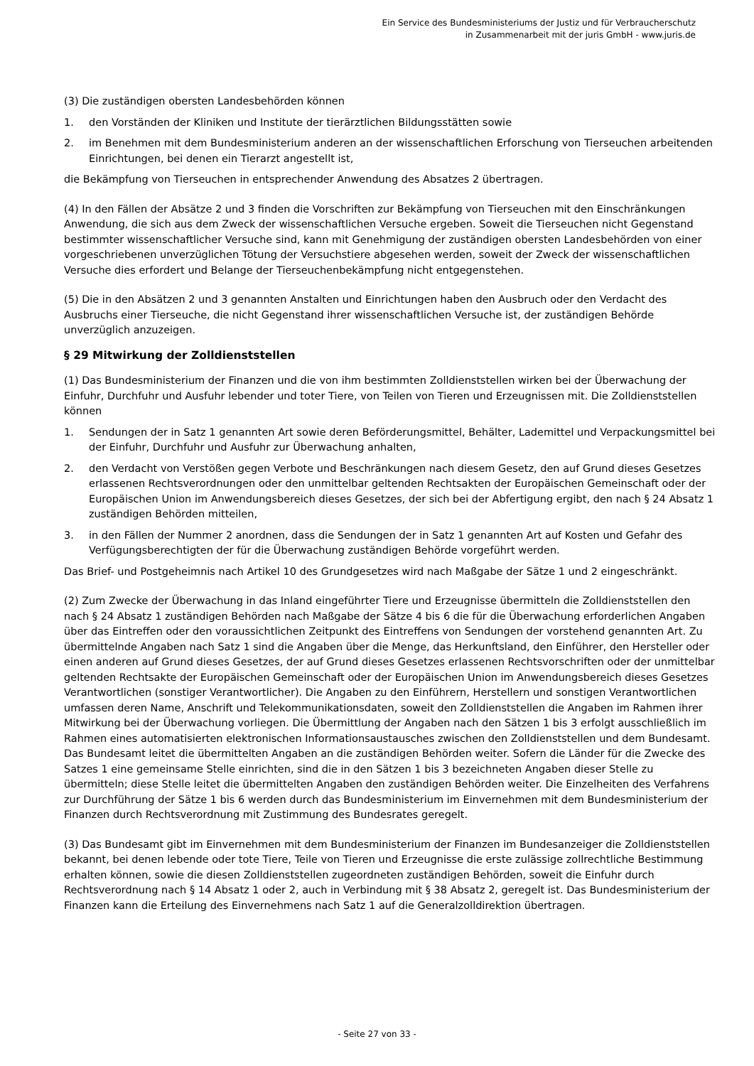Ein Service des Bundesministeriums der Justiz und für Verbraucherschutz
in Zusammenarbeit mit der juris GmbH - www.juris.de
(3) Die zuständigen obersten Landesbehörden können
1. den Vorständen der Kliniken und Institute der tierärztlichen Bildungsstätten sowie
2. im Benehmen mit dem Bundesministerium anderen an der wissenschaftlichen Erforschung von Tierseuchen arbeitenden Einrichtungen, bei denen ein Tierarzt angestellt ist,
die Bekämpfung von Tierseuchen in entsprechender Anwendung des Absatzes 2 übertragen.
(4) In den Fällen der Absätze 2 und 3 finden die Vorschriften zur Bekämpfung von Tierseuchen mit den Einschränkungen Anwendung, die sich aus dem Zweck der wissenschaftlichen Versuche ergeben. Soweit die Tierseuchen nicht Gegenstand bestimmter wissenschaftlicher Versuche sind, kann mit Genehmigung der zuständigen obersten Landesbehörden von einer vorgeschriebenen unverzüglichen Tötung der Versuchstiere abgesehen werden, soweit der Zweck der wissenschaftlichen Versuche dies erfordert und Belange der Tierseuchenbekämpfung nicht entgegenstehen.
(5) Die in den Absätzen 2 und 3 genannten Anstalten und Einrichtungen haben den Ausbruch oder den Verdacht des Ausbruchs einer Tierseuche, die nicht Gegenstand ihrer wissenschaftlichen Versuche ist, der zuständigen Behörde unverzüglich anzuzeigen.
§ 29 Mitwirkung der Zolldienststellen
(1) Das Bundesministerium der Finanzen und die von ihm bestimmten Zolldienststellen wirken bei der Überwachung der Einfuhr, Durchfuhr und Ausfuhr lebender und toter Tiere, von Teilen von Tieren und Erzeugnissen mit. Die Zolldienststellen können
1. Sendungen der in Satz 1 genannten Art sowie deren Beförderungsmittel, Behälter, Lademittel und Verpackungsmittel bei der Einfuhr, Durchfuhr und Ausfuhr zur Überwachung anhalten,
2. den Verdacht von Verstößen gegen Verbote und Beschränkungen nach diesem Gesetz, den auf Grund dieses Gesetzes erlassenen Rechtsverordnungen oder den unmittelbar geltenden Rechtsakten der Europäischen Gemeinschaft oder der Europäischen Union im Anwendungsbereich dieses Gesetzes, der sich bei der Abfertigung ergibt, den nach § 24 Absatz 1 zuständigen Behörden mitteilen,
3. in den Fällen der Nummer 2 anordnen, dass die Sendungen der in Satz 1 genannten Art auf Kosten und Gefahr des Verfügungsberechtigten der für die Überwachung zuständigen Behörde vorgeführt werden.
Das Brief- und Postgeheimnis nach Artikel 10 des Grundgesetzes wird nach Maßgabe der Sätze 1 und 2 eingeschränkt.
(2) Zum Zwecke der Überwachung in das Inland eingeführter Tiere und Erzeugnisse übermitteln die Zolldienststellen den nach § 24 Absatz 1 zuständigen Behörden nach Maßgabe der Sätze 4 bis 6 die für die Überwachung erforderlichen Angaben über das Eintreffen oder den voraussichtlichen Zeitpunkt des Eintreffens von Sendungen der vorstehend genannten Art. Zu übermittelnde Angaben nach Satz 1 sind die Angaben über die Menge, das Herkunftsland, den Einführer, den Hersteller oder einen anderen auf Grund dieses Gesetzes, der auf Grund dieses Gesetzes erlassenen Rechtsvorschriften oder der unmittelbar geltenden Rechtsakte der Europäischen Gemeinschaft oder der Europäischen Union im Anwendungsbereich dieses Gesetzes Verantwortlichen (sonstiger Verantwortlicher). Die Angaben zu den Einführern, Herstellern und sonstigen Verantwortlichen umfassen deren Name, Anschrift und Telekommunikationsdaten, soweit den Zolldienststellen die Angaben im Rahmen ihrer Mitwirkung bei der Überwachung vorliegen. Die Übermittlung der Angaben nach den Sätzen 1 bis 3 erfolgt ausschließlich im Rahmen eines automatisierten elektronischen Informationsaustausches zwischen den Zolldienststellen und dem Bundesamt. Das Bundesamt leitet die übermittelten Angaben an die zuständigen Behörden weiter. Sofern die Länder für die Zwecke des Satzes 1 eine gemeinsame Stelle einrichten, sind die in den Sätzen 1 bis 3 bezeichneten Angaben dieser Stelle zu übermitteln; diese Stelle leitet die übermittelten Angaben den zuständigen Behörden weiter. Die Einzelheiten des Verfahrens zur Durchführung der Sätze 1 bis 6 werden durch das Bundesministerium im Einvernehmen mit dem Bundesministerium der Finanzen durch Rechtsverordnung mit Zustimmung des Bundesrates geregelt.
(3) Das Bundesamt gibt im Einvernehmen mit dem Bundesministerium der Finanzen im Bundesanzeiger die Zolldienststellen bekannt, bei denen lebende oder tote Tiere, Teile von Tieren und Erzeugnisse die erste zulässige zollrechtliche Bestimmung erhalten können, sowie die diesen Zolldienststellen zugeordneten zuständigen Behörden, soweit die Einfuhr durch Rechtsverordnung nach § 14 Absatz 1 oder 2, auch in Verbindung mit § 38 Absatz 2, geregelt ist. Das Bundesministerium der Finanzen kann die Erteilung des Einvernehmens nach Satz 1 auf die Generalzolldirektion übertragen.
- Seite 27 von 33 -